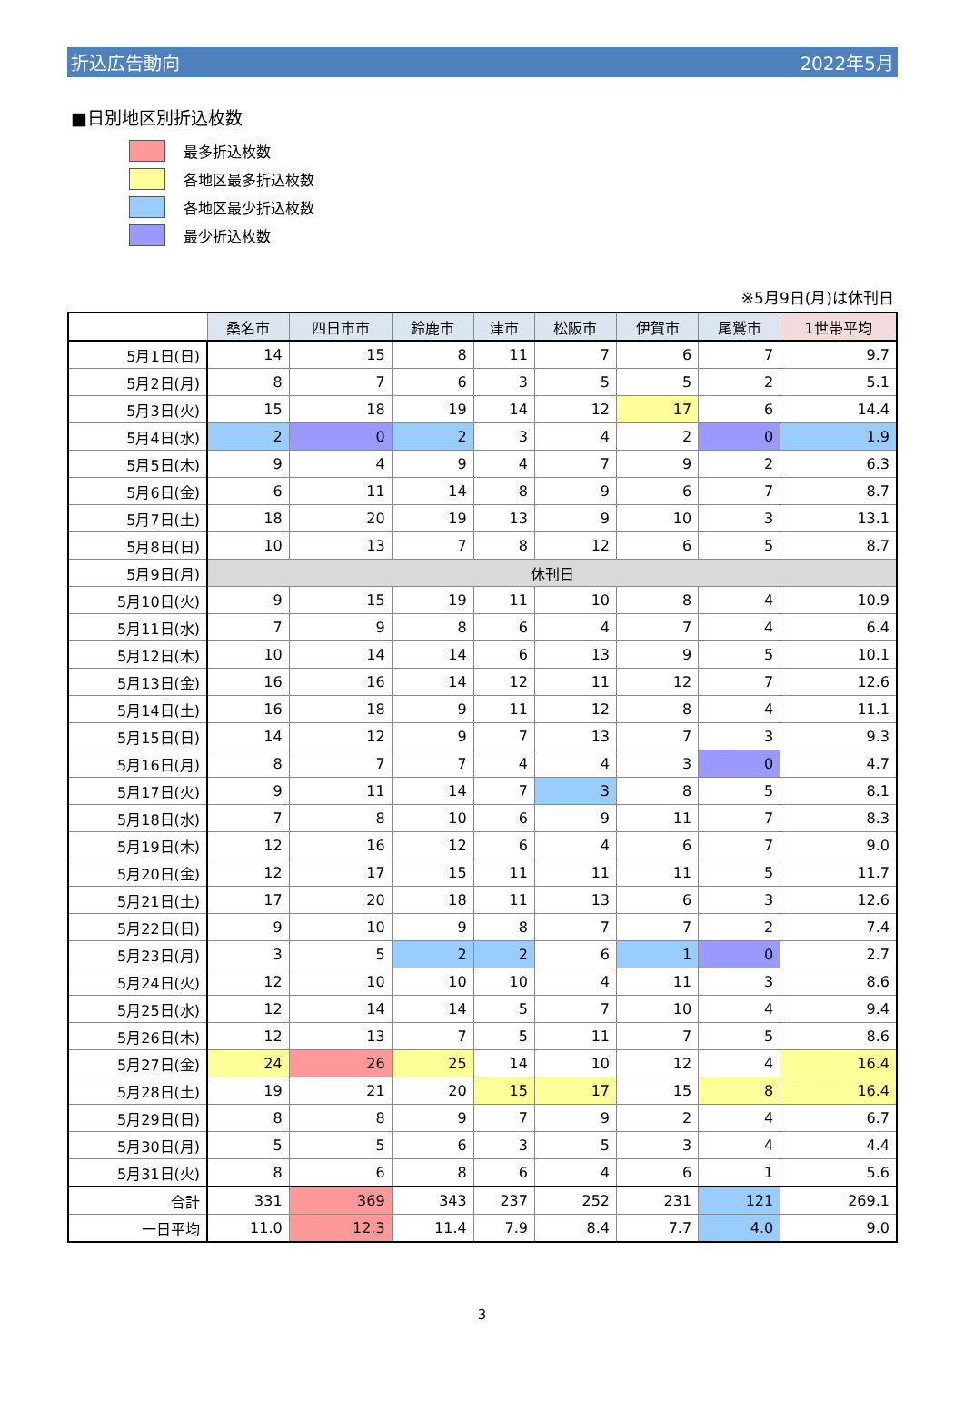折込広告動向 2022年5月
■日別地区別折込枚数
最多折込枚数
各地区最多折込枚数
各地区最少折込枚数
最少折込枚数
※5月9日(月)は休刊日
| | 桑名市 | 四日市市 | 鈴鹿市 | 津市 | 松阪市 | 伊賀市 | 尾鷲市 | 1世帯平均 |
| --- | --- | --- | --- | --- | --- | --- | --- | --- |
| 5月1日(日) | 14 | 15 | 8 | 11 | 7 | 6 | 7 | 9.7 |
| 5月2日(月) | 8 | 7 | 6 | 3 | 5 | 5 | 2 | 5.1 |
| 5月3日(火) | 15 | 18 | 19 | 14 | 12 | 17 | 6 | 14.4 |
| 5月4日(水) | 2 | 0 | 2 | 3 | 4 | 2 | 0 | 1.9 |
| 5月5日(木) | 9 | 4 | 9 | 4 | 7 | 9 | 2 | 6.3 |
| 5月6日(金) | 6 | 11 | 14 | 8 | 9 | 6 | 7 | 8.7 |
| 5月7日(土) | 18 | 20 | 19 | 13 | 9 | 10 | 3 | 13.1 |
| 5月8日(日) | 10 | 13 | 7 | 8 | 12 | 6 | 5 | 8.7 |
| 5月9日(月) | 休刊日 | | | | | | | |
| 5月10日(火) | 9 | 15 | 19 | 11 | 10 | 8 | 4 | 10.9 |
| 5月11日(水) | 7 | 9 | 8 | 6 | 4 | 7 | 4 | 6.4 |
| 5月12日(木) | 10 | 14 | 14 | 6 | 13 | 9 | 5 | 10.1 |
| 5月13日(金) | 16 | 16 | 14 | 12 | 11 | 12 | 7 | 12.6 |
| 5月14日(土) | 16 | 18 | 9 | 11 | 12 | 8 | 4 | 11.1 |
| 5月15日(日) | 14 | 12 | 9 | 7 | 13 | 7 | 3 | 9.3 |
| 5月16日(月) | 8 | 7 | 7 | 4 | 4 | 3 | 0 | 4.7 |
| 5月17日(火) | 9 | 11 | 14 | 7 | 3 | 8 | 5 | 8.1 |
| 5月18日(水) | 7 | 8 | 10 | 6 | 9 | 11 | 7 | 8.3 |
| 5月19日(木) | 12 | 16 | 12 | 6 | 4 | 6 | 7 | 9.0 |
| 5月20日(金) | 12 | 17 | 15 | 11 | 11 | 11 | 5 | 11.7 |
| 5月21日(土) | 17 | 20 | 18 | 11 | 13 | 6 | 3 | 12.6 |
| 5月22日(日) | 9 | 10 | 9 | 8 | 7 | 7 | 2 | 7.4 |
| 5月23日(月) | 3 | 5 | 2 | 2 | 6 | 1 | 0 | 2.7 |
| 5月24日(火) | 12 | 10 | 10 | 10 | 4 | 11 | 3 | 8.6 |
| 5月25日(水) | 12 | 14 | 14 | 5 | 7 | 10 | 4 | 9.4 |
| 5月26日(木) | 12 | 13 | 7 | 5 | 11 | 7 | 5 | 8.6 |
| 5月27日(金) | 24 | 26 | 25 | 14 | 10 | 12 | 4 | 16.4 |
| 5月28日(土) | 19 | 21 | 20 | 15 | 17 | 15 | 8 | 16.4 |
| 5月29日(日) | 8 | 8 | 9 | 7 | 9 | 2 | 4 | 6.7 |
| 5月30日(月) | 5 | 5 | 6 | 3 | 5 | 3 | 4 | 4.4 |
| 5月31日(火) | 8 | 6 | 8 | 6 | 4 | 6 | 1 | 5.6 |
| 合計 | 331 | 369 | 343 | 237 | 252 | 231 | 121 | 269.1 |
| 一日平均 | 11.0 | 12.3 | 11.4 | 7.9 | 8.4 | 7.7 | 4.0 | 9.0 |
3